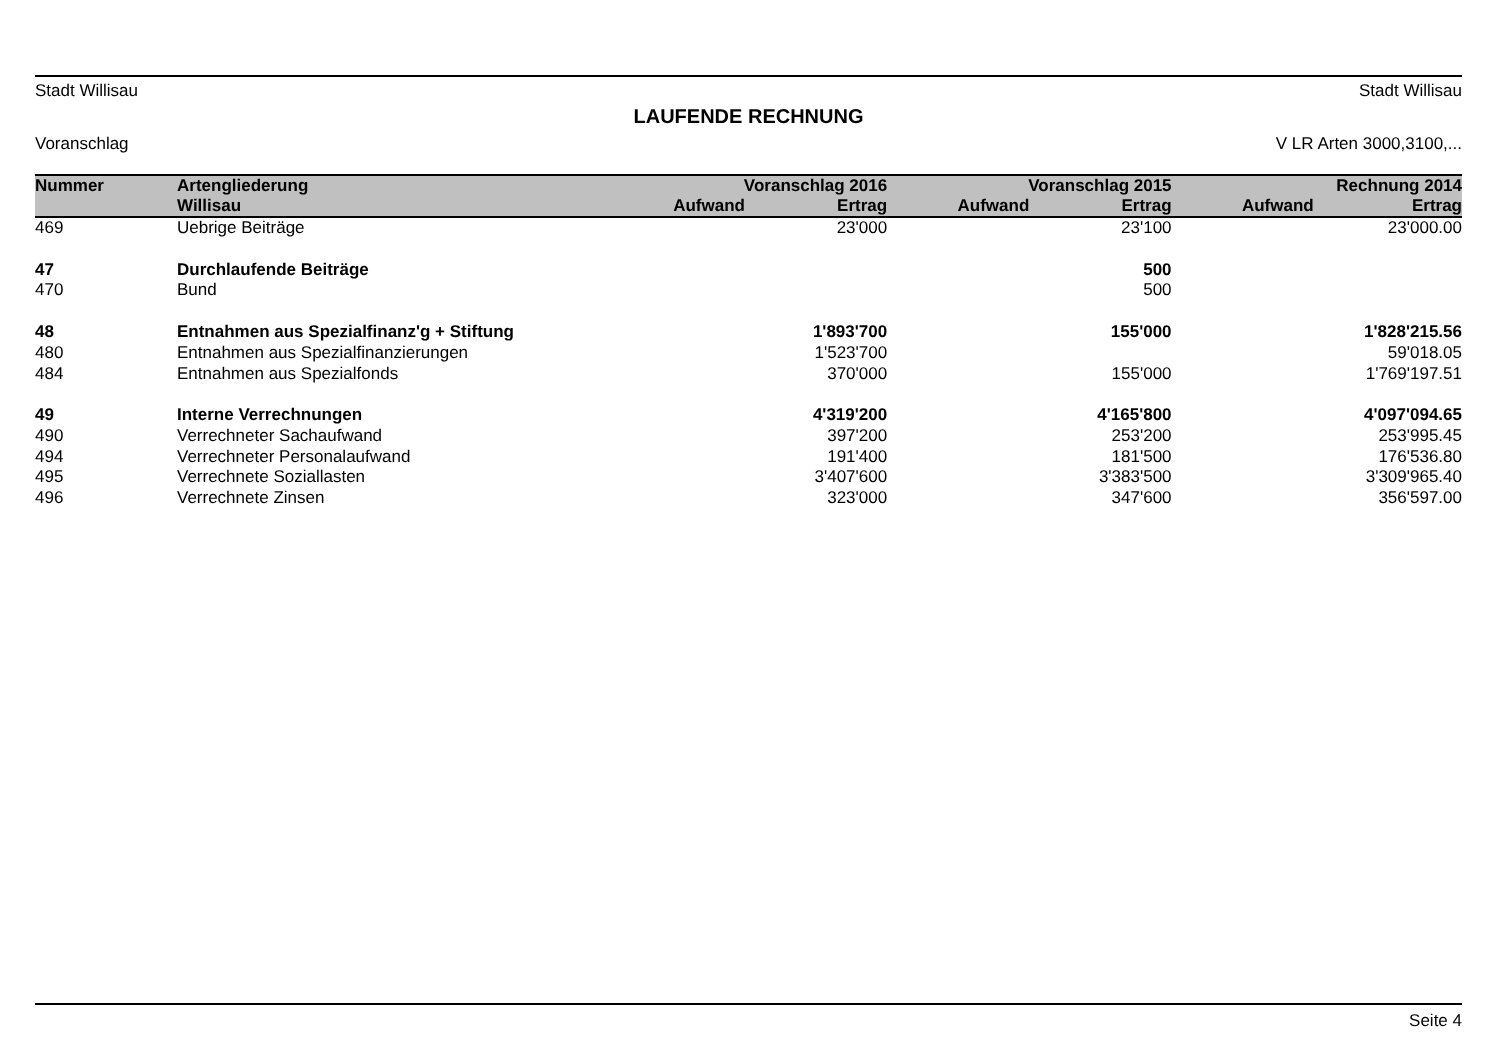Stadt Willisau Stadt Willisau
LAUFENDE RECHNUNG
Voranschlag V LR Arten 3000,3100,...
| Nummer | Artengliederung | Voranschlag 2016 | | Voranschlag 2015 | | Rechnung 2014 | |
| --- | --- | --- | --- | --- | --- | --- | --- |
| | Willisau | Aufwand | Ertrag | Aufwand | Ertrag | Aufwand | Ertrag |
| 469 | Uebrige Beiträge | | 23'000 | | 23'100 | | 23'000.00 |
| 47 | Durchlaufende Beiträge | | | | 500 | | |
| 470 | Bund | | | | 500 | | |
| 48 | Entnahmen aus Spezialfinanz'g + Stiftung | | 1'893'700 | | 155'000 | | 1'828'215.56 |
| 480 | Entnahmen aus Spezialfinanzierungen | | 1'523'700 | | | | 59'018.05 |
| 484 | Entnahmen aus Spezialfonds | | 370'000 | | 155'000 | | 1'769'197.51 |
| 49 | Interne Verrechnungen | | 4'319'200 | | 4'165'800 | | 4'097'094.65 |
| 490 | Verrechneter Sachaufwand | | 397'200 | | 253'200 | | 253'995.45 |
| 494 | Verrechneter Personalaufwand | | 191'400 | | 181'500 | | 176'536.80 |
| 495 | Verrechnete Soziallasten | | 3'407'600 | | 3'383'500 | | 3'309'965.40 |
| 496 | Verrechnete Zinsen | | 323'000 | | 347'600 | | 356'597.00 |
Seite 4